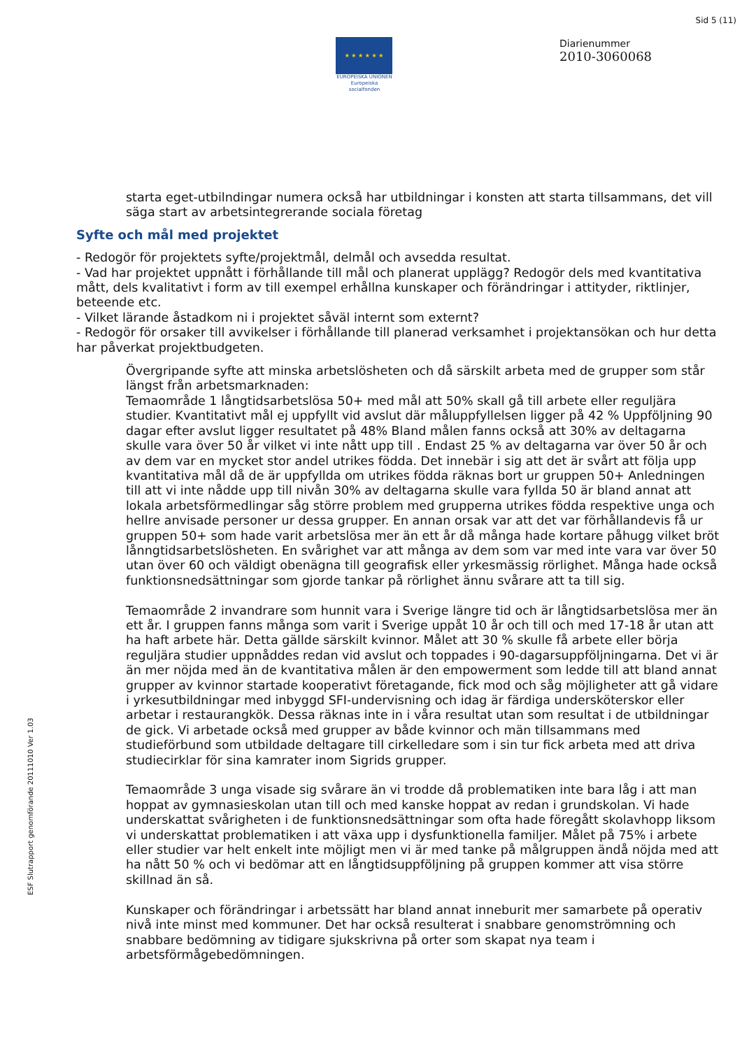Sid 5 (11)
★ ★ ★ ★ ★ ★
EUROPEISKA UNIONEN
Europeiska socialfonden
Diarienummer
2010-3060068
ESF Slutrapport genomförande 20111010 Ver 1.03
starta eget-utbilndingar numera också har utbildningar i konsten att starta tillsammans, det vill säga start av arbetsintegrerande sociala företag
Syfte och mål med projektet
- Redogör för projektets syfte/projektmål, delmål och avsedda resultat.
- Vad har projektet uppnått i förhållande till mål och planerat upplägg? Redogör dels med kvantitativa mått, dels kvalitativt i form av till exempel erhållna kunskaper och förändringar i attityder, riktlinjer, beteende etc.
- Vilket lärande åstadkom ni i projektet såväl internt som externt?
- Redogör för orsaker till avvikelser i förhållande till planerad verksamhet i projektansökan och hur detta har påverkat projektbudgeten.
Övergripande syfte att minska arbetslösheten och då särskilt arbeta med de grupper som står längst från arbetsmarknaden:
Temaområde 1 långtidsarbetslösa 50+ med mål att 50% skall gå till arbete eller reguljära studier. Kvantitativt mål ej uppfyllt vid avslut där måluppfyllelsen ligger på 42 % Uppföljning 90 dagar efter avslut ligger resultatet på 48% Bland målen fanns också att 30% av deltagarna skulle vara över 50 år vilket vi inte nått upp till . Endast 25 % av deltagarna var över 50 år och av dem var en mycket stor andel utrikes födda. Det innebär i sig att det är svårt att följa upp kvantitativa mål då de är uppfyllda om utrikes födda räknas bort ur gruppen 50+ Anledningen till att vi inte nådde upp till nivån 30% av deltagarna skulle vara fyllda 50 är bland annat att lokala arbetsförmedlingar såg större problem med grupperna utrikes födda respektive unga och hellre anvisade personer ur dessa grupper. En annan orsak var att det var förhållandevis få ur gruppen 50+ som hade varit arbetslösa mer än ett år då många hade kortare påhugg vilket bröt lånngtidsarbetslösheten. En svårighet var att många av dem som var med inte vara var över 50 utan över 60 och väldigt obenägna till geografisk eller yrkesmässig rörlighet. Många hade också funktionsnedsättningar som gjorde tankar på rörlighet ännu svårare att ta till sig.
Temaområde 2 invandrare som hunnit vara i Sverige längre tid och är långtidsarbetslösa mer än ett år. I gruppen fanns många som varit i Sverige uppåt 10 år och till och med 17-18 år utan att ha haft arbete här. Detta gällde särskilt kvinnor. Målet att 30 % skulle få arbete eller börja reguljära studier uppnåddes redan vid avslut och toppades i 90-dagarsuppföljningarna. Det vi är än mer nöjda med än de kvantitativa målen är den empowerment som ledde till att bland annat grupper av kvinnor startade kooperativt företagande, fick mod och såg möjligheter att gå vidare i yrkesutbildningar med inbyggd SFI-undervisning och idag är färdiga undersköterskor eller arbetar i restaurangkök. Dessa räknas inte in i våra resultat utan som resultat i de utbildningar de gick. Vi arbetade också med grupper av både kvinnor och män tillsammans med studieförbund som utbildade deltagare till cirkelledare som i sin tur fick arbeta med att driva studiecirklar för sina kamrater inom Sigrids grupper.
Temaområde 3 unga visade sig svårare än vi trodde då problematiken inte bara låg i att man hoppat av gymnasieskolan utan till och med kanske hoppat av redan i grundskolan. Vi hade underskattat svårigheten i de funktionsnedsättningar som ofta hade föregått skolavhopp liksom vi underskattat problematiken i att växa upp i dysfunktionella familjer. Målet på 75% i arbete eller studier var helt enkelt inte möjligt men vi är med tanke på målgruppen ändå nöjda med att ha nått 50 % och vi bedömar att en långtidsuppföljning på gruppen kommer att visa större skillnad än så.
Kunskaper och förändringar i arbetssätt har bland annat inneburit mer samarbete på operativ nivå inte minst med kommuner. Det har också resulterat i snabbare genomströmning och snabbare bedömning av tidigare sjukskrivna på orter som skapat nya team i arbetsförmågebedömningen.